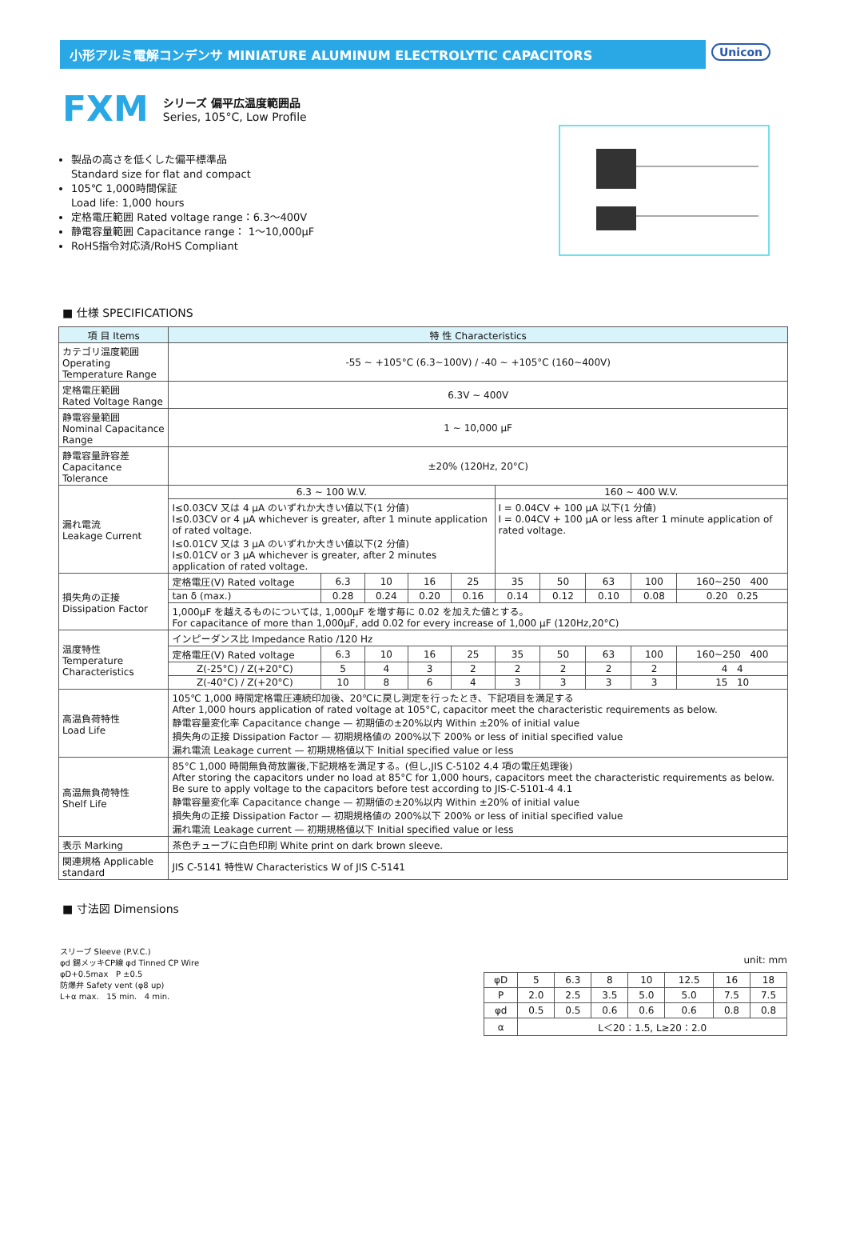小形アルミ電解コンデンサ MINIATURE ALUMINUM ELECTROLYTIC CAPACITORS
Unicon
FXM
シリーズ 偏平広温度範囲品
Series, 105°C, Low Profile
製品の高さを低くした偏平標準品
Standard size for flat and compact
105℃ 1,000時間保証
Load life: 1,000 hours
定格電圧範囲 Rated voltage range：6.3～400V
静電容量範囲 Capacitance range： 1～10,000μF
RoHS指令対応済/RoHS Compliant
■ 仕様 SPECIFICATIONS
| 項 目 Items | 特 性 Characteristics | | | | | | | | | |
| --- | --- | --- | --- | --- | --- | --- | --- | --- | --- | --- |
| カテゴリ温度範囲 Operating Temperature Range | -55 ~ +105°C (6.3~100V) / -40 ~ +105°C (160~400V) | | | | | | | | | |
| 定格電圧範囲 Rated Voltage Range | 6.3V ~ 400V | | | | | | | | | |
| 静電容量範囲 Nominal Capacitance Range | 1 ~ 10,000 μF | | | | | | | | | |
| 静電容量許容差 Capacitance Tolerance | ±20% (120Hz, 20°C) | | | | | | | | | |
| 漏れ電流 Leakage Current | 6.3 ~ 100 W.V. | | | | | 160 ~ 400 W.V. | | | | |
| | I≤0.03CV 又は 4 μA のいずれか大きい値以下(1 分値) I≤0.03CV or 4 μA whichever is greater, after 1 minute application of rated voltage. I≤0.01CV 又は 3 μA のいずれか大きい値以下(2 分値) I≤0.01CV or 3 μA whichever is greater, after 2 minutes application of rated voltage. | | | | | I = 0.04CV + 100 μA 以下(1 分値) I = 0.04CV + 100 μA or less after 1 minute application of rated voltage. | | | | |
| 損失角の正接 Dissipation Factor | 定格電圧(V) Rated voltage | 6.3 | 10 | 16 | 25 | 35 | 50 | 63 | 100 | 160~250 400 |
| | tan δ (max.) | 0.28 | 0.24 | 0.20 | 0.16 | 0.14 | 0.12 | 0.10 | 0.08 | 0.20 0.25 |
| | 1,000μF を越えるものについては, 1,000μF を増す毎に 0.02 を加えた値とする。 For capacitance of more than 1,000μF, add 0.02 for every increase of 1,000 μF (120Hz,20°C) | | | | | | | | | |
| 温度特性 Temperature Characteristics | インピーダンス比 Impedance Ratio /120 Hz | | | | | | | | | |
| | 定格電圧(V) Rated voltage | 6.3 | 10 | 16 | 25 | 35 | 50 | 63 | 100 | 160~250 400 |
| | Z(-25°C) / Z(+20°C) | 5 | 4 | 3 | 2 | 2 | 2 | 2 | 2 | 4 4 |
| | Z(-40°C) / Z(+20°C) | 10 | 8 | 6 | 4 | 3 | 3 | 3 | 3 | 15 10 |
| 高温負荷特性 Load Life | 105℃ 1,000 時間定格電圧連続印加後、20℃に戻し測定を行ったとき、下記項目を満足する After 1,000 hours application of rated voltage at 105°C, capacitor meet the characteristic requirements as below. 静電容量変化率 Capacitance change — 初期値の±20%以内 Within ±20% of initial value 損失角の正接 Dissipation Factor — 初期規格値の 200%以下 200% or less of initial specified value 漏れ電流 Leakage current — 初期規格値以下 Initial specified value or less | | | | | | | | | |
| 高温無負荷特性 Shelf Life | 85°C 1,000 時間無負荷放置後,下記規格を満足する。(但し,JIS C-5102 4.4 項の電圧処理後) After storing the capacitors under no load at 85°C for 1,000 hours, capacitors meet the characteristic requirements as below. Be sure to apply voltage to the capacitors before test according to JIS-C-5101-4 4.1 静電容量変化率 Capacitance change — 初期値の±20%以内 Within ±20% of initial value 損失角の正接 Dissipation Factor — 初期規格値の 200%以下 200% or less of initial specified value 漏れ電流 Leakage current — 初期規格値以下 Initial specified value or less | | | | | | | | | |
| 表示 Marking | 茶色チューブに白色印刷 White print on dark brown sleeve. | | | | | | | | | |
| 関連規格 Applicable standard | JIS C-5141 特性W Characteristics W of JIS C-5141 | | | | | | | | | |
■ 寸法図 Dimensions
スリーブ Sleeve (P.V.C.)
φd 錫メッキCP線 φd Tinned CP Wire
φD+0.5max P ±0.5
防爆弁 Safety vent (φ8 up)
L+α max. 15 min. 4 min.
unit: mm
| φD | 5 | 6.3 | 8 | 10 | 12.5 | 16 | 18 |
| P | 2.0 | 2.5 | 3.5 | 5.0 | 5.0 | 7.5 | 7.5 |
| φd | 0.5 | 0.5 | 0.6 | 0.6 | 0.6 | 0.8 | 0.8 |
| α | L＜20：1.5, L≥20：2.0 | | | | | | |